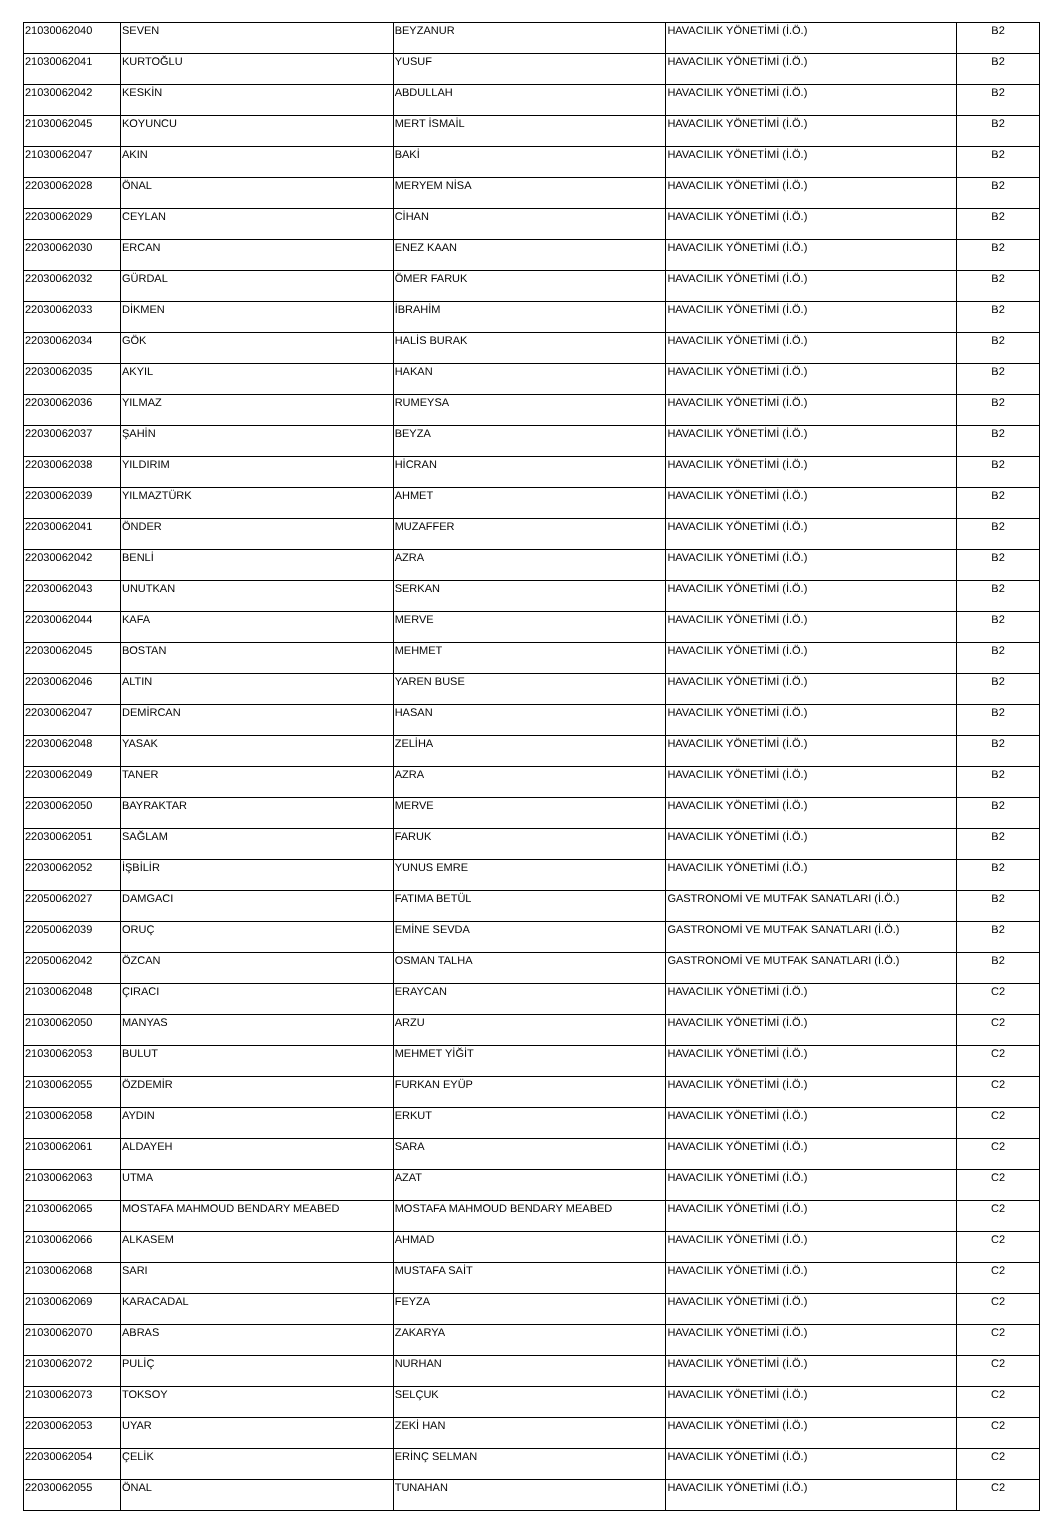| 21030062040 | SEVEN | BEYZANUR | HAVACILIK YÖNETİMİ (İ.Ö.) | B2 |
| 21030062041 | KURTOĞLU | YUSUF | HAVACILIK YÖNETİMİ (İ.Ö.) | B2 |
| 21030062042 | KESKİN | ABDULLAH | HAVACILIK YÖNETİMİ (İ.Ö.) | B2 |
| 21030062045 | KOYUNCU | MERT İSMAİL | HAVACILIK YÖNETİMİ (İ.Ö.) | B2 |
| 21030062047 | AKIN | BAKİ | HAVACILIK YÖNETİMİ (İ.Ö.) | B2 |
| 22030062028 | ÖNAL | MERYEM NİSA | HAVACILIK YÖNETİMİ (İ.Ö.) | B2 |
| 22030062029 | CEYLAN | CİHAN | HAVACILIK YÖNETİMİ (İ.Ö.) | B2 |
| 22030062030 | ERCAN | ENEZ KAAN | HAVACILIK YÖNETİMİ (İ.Ö.) | B2 |
| 22030062032 | GÜRDAL | ÖMER FARUK | HAVACILIK YÖNETİMİ (İ.Ö.) | B2 |
| 22030062033 | DİKMEN | İBRAHİM | HAVACILIK YÖNETİMİ (İ.Ö.) | B2 |
| 22030062034 | GÖK | HALİS BURAK | HAVACILIK YÖNETİMİ (İ.Ö.) | B2 |
| 22030062035 | AKYIL | HAKAN | HAVACILIK YÖNETİMİ (İ.Ö.) | B2 |
| 22030062036 | YILMAZ | RUMEYSA | HAVACILIK YÖNETİMİ (İ.Ö.) | B2 |
| 22030062037 | ŞAHİN | BEYZA | HAVACILIK YÖNETİMİ (İ.Ö.) | B2 |
| 22030062038 | YILDIRIM | HİCRAN | HAVACILIK YÖNETİMİ (İ.Ö.) | B2 |
| 22030062039 | YILMAZTÜRK | AHMET | HAVACILIK YÖNETİMİ (İ.Ö.) | B2 |
| 22030062041 | ÖNDER | MUZAFFER | HAVACILIK YÖNETİMİ (İ.Ö.) | B2 |
| 22030062042 | BENLİ | AZRA | HAVACILIK YÖNETİMİ (İ.Ö.) | B2 |
| 22030062043 | UNUTKAN | SERKAN | HAVACILIK YÖNETİMİ (İ.Ö.) | B2 |
| 22030062044 | KAFA | MERVE | HAVACILIK YÖNETİMİ (İ.Ö.) | B2 |
| 22030062045 | BOSTAN | MEHMET | HAVACILIK YÖNETİMİ (İ.Ö.) | B2 |
| 22030062046 | ALTIN | YAREN BUSE | HAVACILIK YÖNETİMİ (İ.Ö.) | B2 |
| 22030062047 | DEMİRCAN | HASAN | HAVACILIK YÖNETİMİ (İ.Ö.) | B2 |
| 22030062048 | YASAK | ZELİHA | HAVACILIK YÖNETİMİ (İ.Ö.) | B2 |
| 22030062049 | TANER | AZRA | HAVACILIK YÖNETİMİ (İ.Ö.) | B2 |
| 22030062050 | BAYRAKTAR | MERVE | HAVACILIK YÖNETİMİ (İ.Ö.) | B2 |
| 22030062051 | SAĞLAM | FARUK | HAVACILIK YÖNETİMİ (İ.Ö.) | B2 |
| 22030062052 | İŞBİLİR | YUNUS EMRE | HAVACILIK YÖNETİMİ (İ.Ö.) | B2 |
| 22050062027 | DAMGACI | FATIMA BETÜL | GASTRONOMİ VE MUTFAK SANATLARI (İ.Ö.) | B2 |
| 22050062039 | ORUÇ | EMİNE SEVDA | GASTRONOMİ VE MUTFAK SANATLARI (İ.Ö.) | B2 |
| 22050062042 | ÖZCAN | OSMAN TALHA | GASTRONOMİ VE MUTFAK SANATLARI (İ.Ö.) | B2 |
| 21030062048 | ÇIRACI | ERAYCAN | HAVACILIK YÖNETİMİ (İ.Ö.) | C2 |
| 21030062050 | MANYAS | ARZU | HAVACILIK YÖNETİMİ (İ.Ö.) | C2 |
| 21030062053 | BULUT | MEHMET YİĞİT | HAVACILIK YÖNETİMİ (İ.Ö.) | C2 |
| 21030062055 | ÖZDEMİR | FURKAN EYÜP | HAVACILIK YÖNETİMİ (İ.Ö.) | C2 |
| 21030062058 | AYDIN | ERKUT | HAVACILIK YÖNETİMİ (İ.Ö.) | C2 |
| 21030062061 | ALDAYEH | SARA | HAVACILIK YÖNETİMİ (İ.Ö.) | C2 |
| 21030062063 | UTMA | AZAT | HAVACILIK YÖNETİMİ (İ.Ö.) | C2 |
| 21030062065 | MOSTAFA MAHMOUD BENDARY MEABED | MOSTAFA MAHMOUD BENDARY MEABED | HAVACILIK YÖNETİMİ (İ.Ö.) | C2 |
| 21030062066 | ALKASEM | AHMAD | HAVACILIK YÖNETİMİ (İ.Ö.) | C2 |
| 21030062068 | SARI | MUSTAFA SAİT | HAVACILIK YÖNETİMİ (İ.Ö.) | C2 |
| 21030062069 | KARACADAL | FEYZA | HAVACILIK YÖNETİMİ (İ.Ö.) | C2 |
| 21030062070 | ABRAS | ZAKARYA | HAVACILIK YÖNETİMİ (İ.Ö.) | C2 |
| 21030062072 | PULİÇ | NURHAN | HAVACILIK YÖNETİMİ (İ.Ö.) | C2 |
| 21030062073 | TOKSOY | SELÇUK | HAVACILIK YÖNETİMİ (İ.Ö.) | C2 |
| 22030062053 | UYAR | ZEKİ HAN | HAVACILIK YÖNETİMİ (İ.Ö.) | C2 |
| 22030062054 | ÇELİK | ERİNÇ SELMAN | HAVACILIK YÖNETİMİ (İ.Ö.) | C2 |
| 22030062055 | ÖNAL | TUNAHAN | HAVACILIK YÖNETİMİ (İ.Ö.) | C2 |